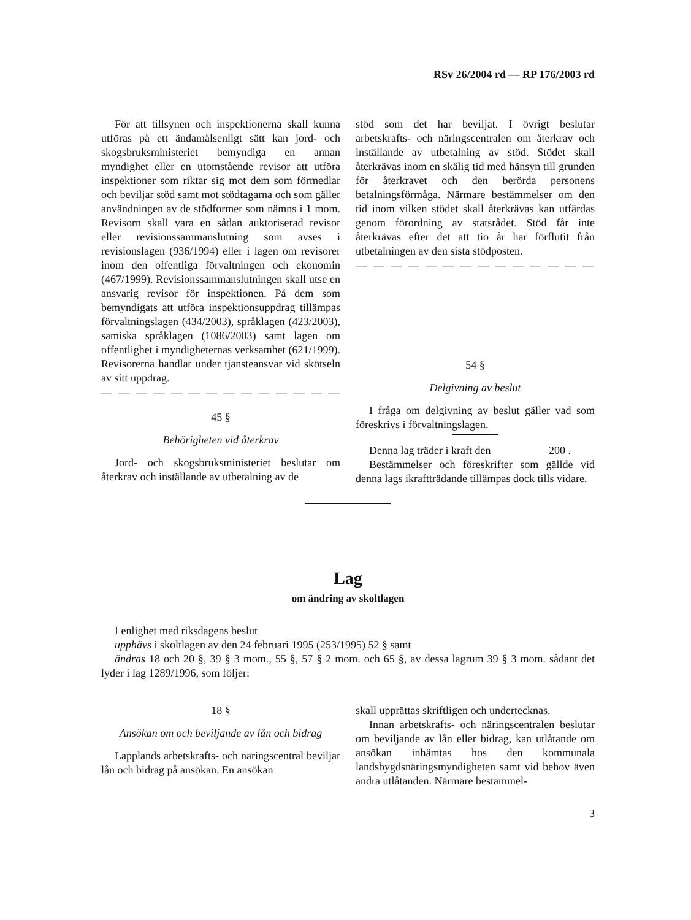RSv 26/2004 rd — RP 176/2003 rd
För att tillsynen och inspektionerna skall kunna utföras på ett ändamålsenligt sätt kan jord- och skogsbruksministeriet bemyndiga en annan myndighet eller en utomstående revisor att utföra inspektioner som riktar sig mot dem som förmedlar och beviljar stöd samt mot stödtagarna och som gäller användningen av de stödformer som nämns i 1 mom. Revisorn skall vara en sådan auktoriserad revisor eller revisionssammanslutning som avses i revisionslagen (936/1994) eller i lagen om revisorer inom den offentliga förvaltningen och ekonomin (467/1999). Revisionssammanslutningen skall utse en ansvarig revisor för inspektionen. På dem som bemyndigats att utföra inspektionsuppdrag tillämpas förvaltningslagen (434/2003), språklagen (423/2003), samiska språklagen (1086/2003) samt lagen om offentlighet i myndigheternas verksamhet (621/1999). Revisorerna handlar under tjänsteansvar vid skötseln av sitt uppdrag.
— — — — — — — — — — — — — —
45 §
Behörigheten vid återkrav
Jord- och skogsbruksministeriet beslutar om återkrav och inställande av utbetalning av de
stöd som det har beviljat. I övrigt beslutar arbetskrafts- och näringscentralen om återkrav och inställande av utbetalning av stöd. Stödet skall återkrävas inom en skälig tid med hänsyn till grunden för återkravet och den berörda personens betalningsförmåga. Närmare bestämmelser om den tid inom vilken stödet skall återkrävas kan utfärdas genom förordning av statsrådet. Stöd får inte återkrävas efter det att tio år har förflutit från utbetalningen av den sista stödposten.
— — — — — — — — — — — — — —
54 §
Delgivning av beslut
I fråga om delgivning av beslut gäller vad som föreskrivs i förvaltningslagen.
Denna lag träder i kraft den 200 .
Bestämmelser och föreskrifter som gällde vid denna lags ikraftträdande tillämpas dock tills vidare.
Lag
om ändring av skoltlagen
I enlighet med riksdagens beslut
upphävs i skoltlagen av den 24 februari 1995 (253/1995) 52 § samt
ändras 18 och 20 §, 39 § 3 mom., 55 §, 57 § 2 mom. och 65 §, av dessa lagrum 39 § 3 mom. sådant det lyder i lag 1289/1996, som följer:
18 §
Ansökan om och beviljande av lån och bidrag
Lapplands arbetskrafts- och näringscentral beviljar lån och bidrag på ansökan. En ansökan
skall upprättas skriftligen och undertecknas.
Innan arbetskrafts- och näringscentralen beslutar om beviljande av lån eller bidrag, kan utlåtande om ansökan inhämtas hos den kommunala landsbygdsnäringsmyndigheten samt vid behov även andra utlåtanden. Närmare bestämmel-
3